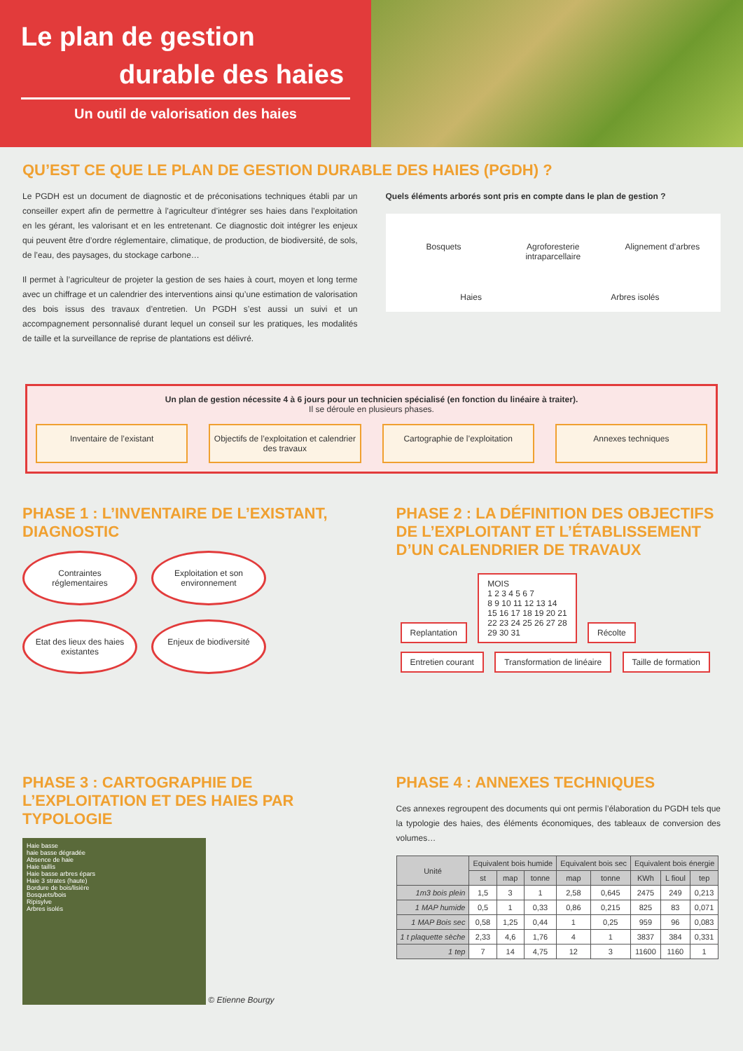Le plan de gestion
durable des haies
Un outil de valorisation des haies
QU’EST CE QUE LE PLAN DE GESTION DURABLE DES HAIES (PGDH) ?
Le PGDH est un document de diagnostic et de préconisations techniques établi par un conseiller expert afin de permettre à l’agriculteur d’intégrer ses haies dans l’exploitation en les gérant, les valorisant et en les entretenant. Ce diagnostic doit intégrer les enjeux qui peuvent être d’ordre réglementaire, climatique, de production, de biodiversité, de sols, de l’eau, des paysages, du stockage carbone…
Il permet à l’agriculteur de projeter la gestion de ses haies à court, moyen et long terme avec un chiffrage et un calendrier des interventions ainsi qu’une estimation de valorisation des bois issus des travaux d’entretien. Un PGDH s’est aussi un suivi et un accompagnement personnalisé durant lequel un conseil sur les pratiques, les modalités de taille et la surveillance de reprise de plantations est délivré.
Quels éléments arborés sont pris en compte dans le plan de gestion ?
Bosquets Agroforesterie intraparcellaire Alignement d’arbres Haies Arbres isolés
Un plan de gestion nécessite 4 à 6 jours pour un technicien spécialisé (en fonction du linéaire à traiter).
Il se déroule en plusieurs phases.
Inventaire de l’existant Objectifs de l’exploitation et calendrier des travaux
Cartographie de l’exploitation Annexes techniques
PHASE 1 : L’INVENTAIRE DE L’EXISTANT, DIAGNOSTIC
Contraintes réglementaires Exploitation et son environnement Etat des lieux des haies existantes Enjeux de biodiversité
PHASE 2 : LA DÉFINITION DES OBJECTIFS DE L’EXPLOITANT ET L’ÉTABLISSEMENT D’UN CALENDRIER DE TRAVAUX
Replantation MOIS
1 2 3 4 5 6 7
8 9 10 11 12 13 14
15 16 17 18 19 20 21
22 23 24 25 26 27 28
29 30 31 Récolte
Entretien courant Transformation de linéaire Taille de formation
PHASE 3 : CARTOGRAPHIE DE L’EXPLOITATION ET DES HAIES PAR TYPOLOGIE
Haie basse
haie basse dégradée
Absence de haie
Haie taillis
Haie basse arbres épars
Haie 3 strates (haute)
Bordure de bois/lisière
Bosquets/bois
Ripisylve
Arbres isolés
© Etienne Bourgy
PHASE 4 : ANNEXES TECHNIQUES
Ces annexes regroupent des documents qui ont permis l’élaboration du PGDH tels que la typologie des haies, des éléments économiques, des tableaux de conversion des volumes…
| Unité | Equivalent bois humide | | | Equivalent bois sec | | Equivalent bois énergie | | |
| --- | --- | --- | --- | --- | --- | --- | --- | --- |
| | st | map | tonne | map | tonne | KWh | L fioul | tep |
| 1m3 bois plein | 1,5 | 3 | 1 | 2,58 | 0,645 | 2475 | 249 | 0,213 |
| 1 MAP humide | 0,5 | 1 | 0,33 | 0,86 | 0,215 | 825 | 83 | 0,071 |
| 1 MAP Bois sec | 0,58 | 1,25 | 0,44 | 1 | 0,25 | 959 | 96 | 0,083 |
| 1 t plaquette sèche | 2,33 | 4,6 | 1,76 | 4 | 1 | 3837 | 384 | 0,331 |
| 1 tep | 7 | 14 | 4,75 | 12 | 3 | 11600 | 1160 | 1 |